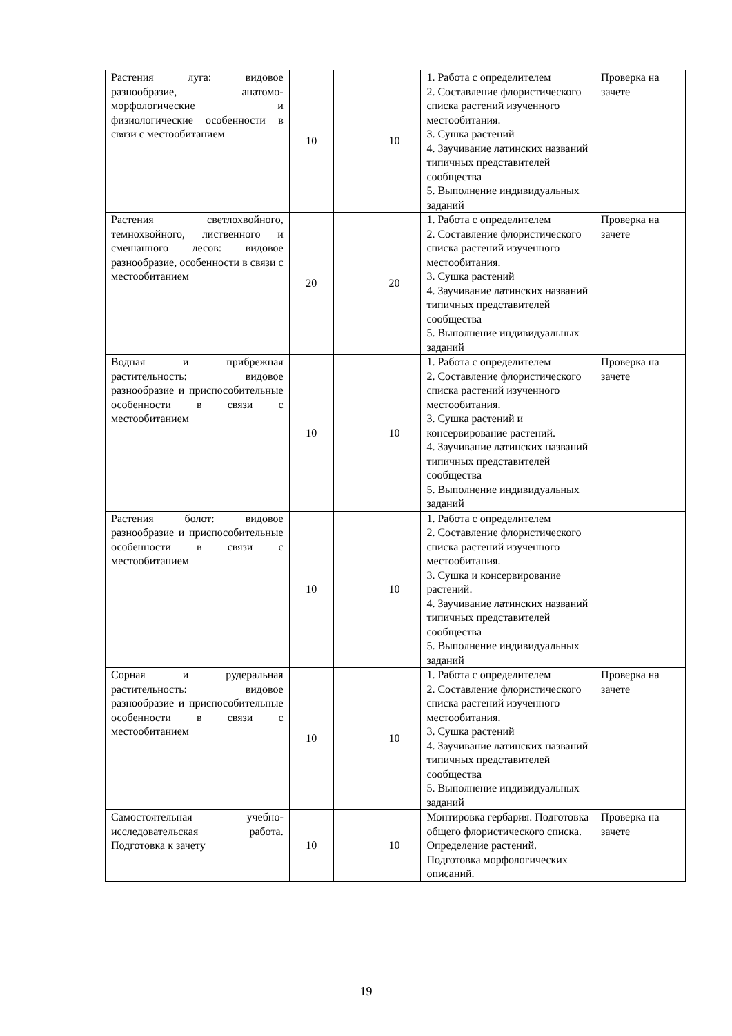| Растения луга: видовое разнообразие, анатомо-морфологические и физиологические особенности в связи с местообитанием | 10 | | 10 | 1. Работа с определителем 2. Составление флористического списка растений изученного местообитания. 3. Сушка растений 4. Заучивание латинских названий типичных представителей сообщества 5. Выполнение индивидуальных заданий | Проверка на зачете |
| Растения светлохвойного, темнохвойного, лиственного и смешанного лесов: видовое разнообразие, особенности в связи с местообитанием | 20 | | 20 | 1. Работа с определителем 2. Составление флористического списка растений изученного местообитания. 3. Сушка растений 4. Заучивание латинских названий типичных представителей сообщества 5. Выполнение индивидуальных заданий | Проверка на зачете |
| Водная и прибрежная растительность: видовое разнообразие и приспособительные особенности в связи с местообитанием | 10 | | 10 | 1. Работа с определителем 2. Составление флористического списка растений изученного местообитания. 3. Сушка растений и консервирование растений. 4. Заучивание латинских названий типичных представителей сообщества 5. Выполнение индивидуальных заданий | Проверка на зачете |
| Растения болот: видовое разнообразие и приспособительные особенности в связи с местообитанием | 10 | | 10 | 1. Работа с определителем 2. Составление флористического списка растений изученного местообитания. 3. Сушка и консервирование растений. 4. Заучивание латинских названий типичных представителей сообщества 5. Выполнение индивидуальных заданий | |
| Сорная и рудеральная растительность: видовое разнообразие и приспособительные особенности в связи с местообитанием | 10 | | 10 | 1. Работа с определителем 2. Составление флористического списка растений изученного местообитания. 3. Сушка растений 4. Заучивание латинских названий типичных представителей сообщества 5. Выполнение индивидуальных заданий | Проверка на зачете |
| Самостоятельная учебно-исследовательская работа. Подготовка к зачету | 10 | | 10 | Монтировка гербария. Подготовка общего флористического списка. Определение растений. Подготовка морфологических описаний. | Проверка на зачете |
19